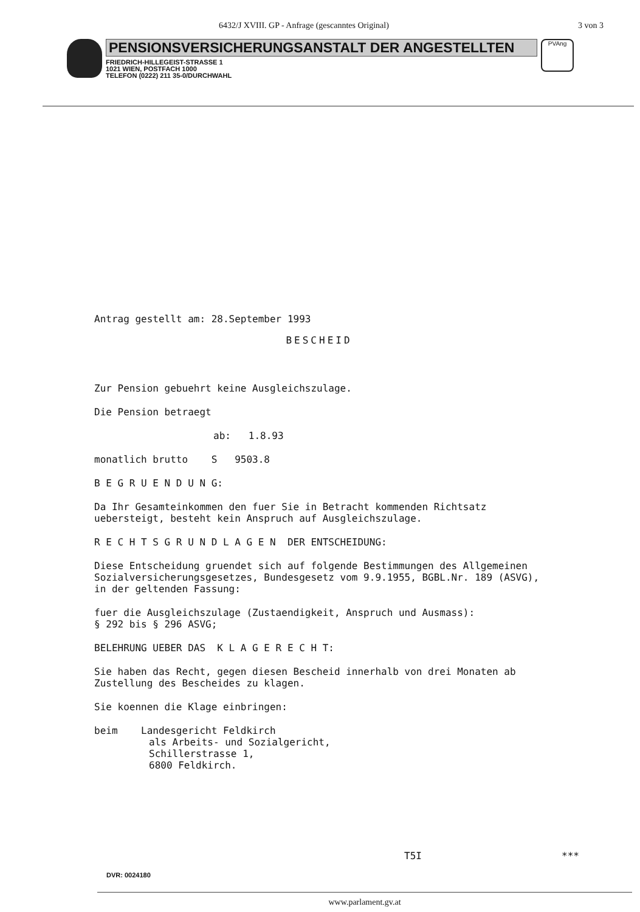6432/J XVIII. GP - Anfrage (gescanntes Original) 3 von 3
PENSIONSVERSICHERUNGSANSTALT DER ANGESTELLTEN
FRIEDRICH-HILLEGEIST-STRASSE 1
1021 WIEN, POSTFACH 1000
TELEFON (0222) 211 35-0/DURCHWAHL
PVAng
Antrag gestellt am: 28.September 1993
BESCHEID
Zur Pension gebuehrt keine Ausgleichszulage.
Die Pension betraegt
ab: 1.8.93
monatlich brutto S 9503.8
B E G R U E N D U N G:
Da Ihr Gesamteinkommen den fuer Sie in Betracht kommenden Richtsatz uebersteigt, besteht kein Anspruch auf Ausgleichszulage.
R E C H T S G R U N D L A G E N DER ENTSCHEIDUNG:
Diese Entscheidung gruendet sich auf folgende Bestimmungen des Allgemeinen Sozialversicherungsgesetzes, Bundesgesetz vom 9.9.1955, BGBL.Nr. 189 (ASVG), in der geltenden Fassung:
fuer die Ausgleichszulage (Zustaendigkeit, Anspruch und Ausmass):
§ 292 bis § 296 ASVG;
BELEHRUNG UEBER DAS K L A G E R E C H T:
Sie haben das Recht, gegen diesen Bescheid innerhalb von drei Monaten ab Zustellung des Bescheides zu klagen.
Sie koennen die Klage einbringen:
beim Landesgericht Feldkirch
als Arbeits- und Sozialgericht,
Schillerstrasse 1,
6800 Feldkirch.
T5I ***
DVR: 0024180
www.parlament.gv.at